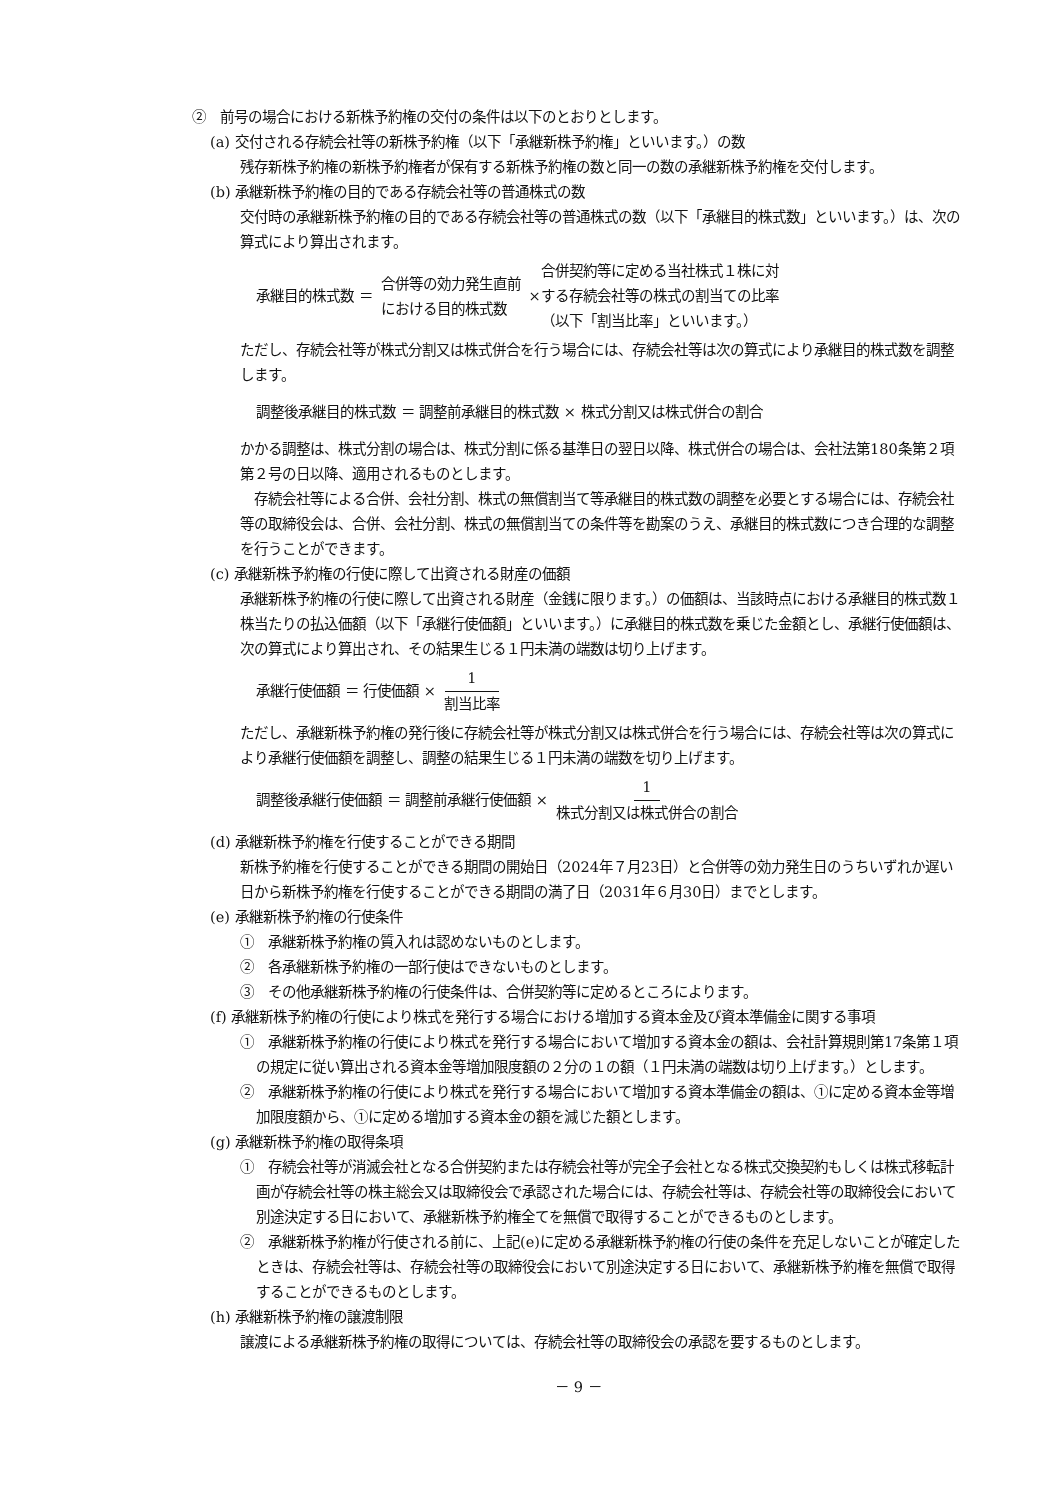②　前号の場合における新株予約権の交付の条件は以下のとおりとします。
(a) 交付される存続会社等の新株予約権（以下「承継新株予約権」といいます。）の数
残存新株予約権の新株予約権者が保有する新株予約権の数と同一の数の承継新株予約権を交付します。
(b) 承継新株予約権の目的である存続会社等の普通株式の数
交付時の承継新株予約権の目的である存続会社等の普通株式の数（以下「承継目的株式数」といいます。）は、次の算式により算出されます。
承継目的株式数 ＝ 合併等の効力発生直前
における目的株式数 × 合併契約等に定める当社株式１株に対
する存続会社等の株式の割当ての比率
（以下「割当比率」といいます。）
ただし、存続会社等が株式分割又は株式併合を行う場合には、存続会社等は次の算式により承継目的株式数を調整します。
調整後承継目的株式数 ＝ 調整前承継目的株式数 × 株式分割又は株式併合の割合
かかる調整は、株式分割の場合は、株式分割に係る基準日の翌日以降、株式併合の場合は、会社法第180条第２項第２号の日以降、適用されるものとします。
　存続会社等による合併、会社分割、株式の無償割当て等承継目的株式数の調整を必要とする場合には、存続会社等の取締役会は、合併、会社分割、株式の無償割当ての条件等を勘案のうえ、承継目的株式数につき合理的な調整を行うことができます。
(c) 承継新株予約権の行使に際して出資される財産の価額
承継新株予約権の行使に際して出資される財産（金銭に限ります。）の価額は、当該時点における承継目的株式数１株当たりの払込価額（以下「承継行使価額」といいます。）に承継目的株式数を乗じた金額とし、承継行使価額は、次の算式により算出され、その結果生じる１円未満の端数は切り上げます。
承継行使価額 ＝ 行使価額 ×　1　割当比率
ただし、承継新株予約権の発行後に存続会社等が株式分割又は株式併合を行う場合には、存続会社等は次の算式により承継行使価額を調整し、調整の結果生じる１円未満の端数を切り上げます。
調整後承継行使価額 ＝ 調整前承継行使価額 × 1 株式分割又は株式併合の割合
(d) 承継新株予約権を行使することができる期間
新株予約権を行使することができる期間の開始日（2024年７月23日）と合併等の効力発生日のうちいずれか遅い日から新株予約権を行使することができる期間の満了日（2031年６月30日）までとします。
(e) 承継新株予約権の行使条件
①　承継新株予約権の質入れは認めないものとします。
②　各承継新株予約権の一部行使はできないものとします。
③　その他承継新株予約権の行使条件は、合併契約等に定めるところによります。
(f) 承継新株予約権の行使により株式を発行する場合における増加する資本金及び資本準備金に関する事項
①　承継新株予約権の行使により株式を発行する場合において増加する資本金の額は、会社計算規則第17条第１項の規定に従い算出される資本金等増加限度額の２分の１の額（１円未満の端数は切り上げます。）とします。
②　承継新株予約権の行使により株式を発行する場合において増加する資本準備金の額は、①に定める資本金等増加限度額から、①に定める増加する資本金の額を減じた額とします。
(g) 承継新株予約権の取得条項
①　存続会社等が消滅会社となる合併契約または存続会社等が完全子会社となる株式交換契約もしくは株式移転計画が存続会社等の株主総会又は取締役会で承認された場合には、存続会社等は、存続会社等の取締役会において別途決定する日において、承継新株予約権全てを無償で取得することができるものとします。
②　承継新株予約権が行使される前に、上記(e)に定める承継新株予約権の行使の条件を充足しないことが確定したときは、存続会社等は、存続会社等の取締役会において別途決定する日において、承継新株予約権を無償で取得することができるものとします。
(h) 承継新株予約権の譲渡制限
譲渡による承継新株予約権の取得については、存続会社等の取締役会の承認を要するものとします。
－ 9 －